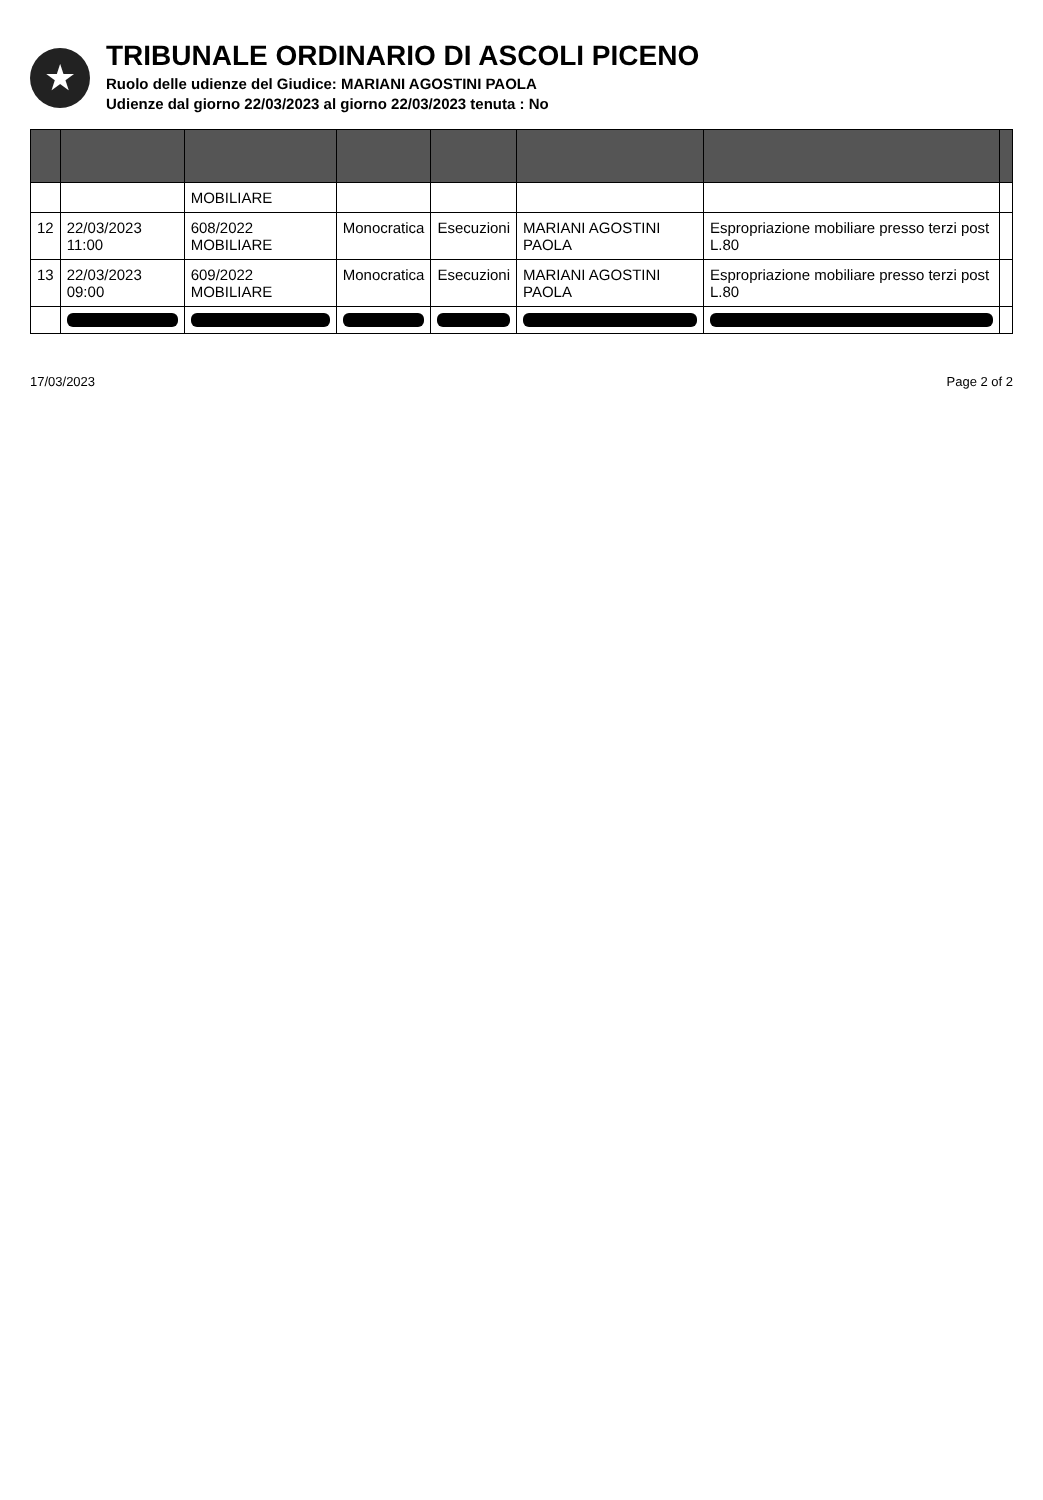★
TRIBUNALE ORDINARIO DI ASCOLI PICENO
Ruolo delle udienze del Giudice: MARIANI AGOSTINI PAOLA
Udienze dal giorno 22/03/2023 al giorno 22/03/2023 tenuta : No
| | | MOBILIARE | | | | | |
| 12 | 22/03/2023 11:00 | 608/2022 MOBILIARE | Monocratica | Esecuzioni | MARIANI AGOSTINI PAOLA | Espropriazione mobiliare presso terzi post L.80 | |
| 13 | 22/03/2023 09:00 | 609/2022 MOBILIARE | Monocratica | Esecuzioni | MARIANI AGOSTINI PAOLA | Espropriazione mobiliare presso terzi post L.80 | |
17/03/2023 Page 2 of 2